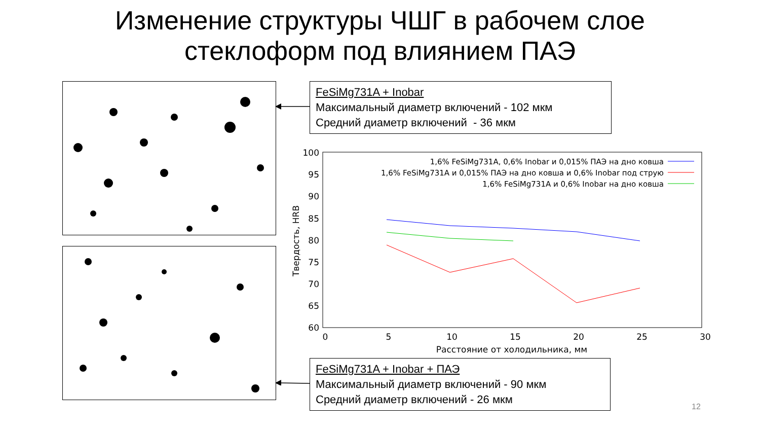Изменение структуры ЧШГ в рабочем слое
стеклоформ под влиянием ПАЭ
FeSiMg731A + Inobar
Максимальный диаметр включений - 102 мкм
Средний диаметр включений - 36 мкм
FeSiMg731A + Inobar + ПАЭ
Максимальный диаметр включений - 90 мкм
Средний диаметр включений - 26 мкм
100
95
90
85
80
75
70
65
60
0
5
10
15
20
25
30
Расстояние от холодильника, мм
Твердость, HRB
1,6% FeSiMg731A, 0,6% Inobar и 0,015% ПАЭ на дно ковша
1,6% FeSiMg731A и 0,015% ПАЭ на дно ковша и 0,6% Inobar под струю
1,6% FeSiMg731A и 0,6% Inobar на дно ковша
12